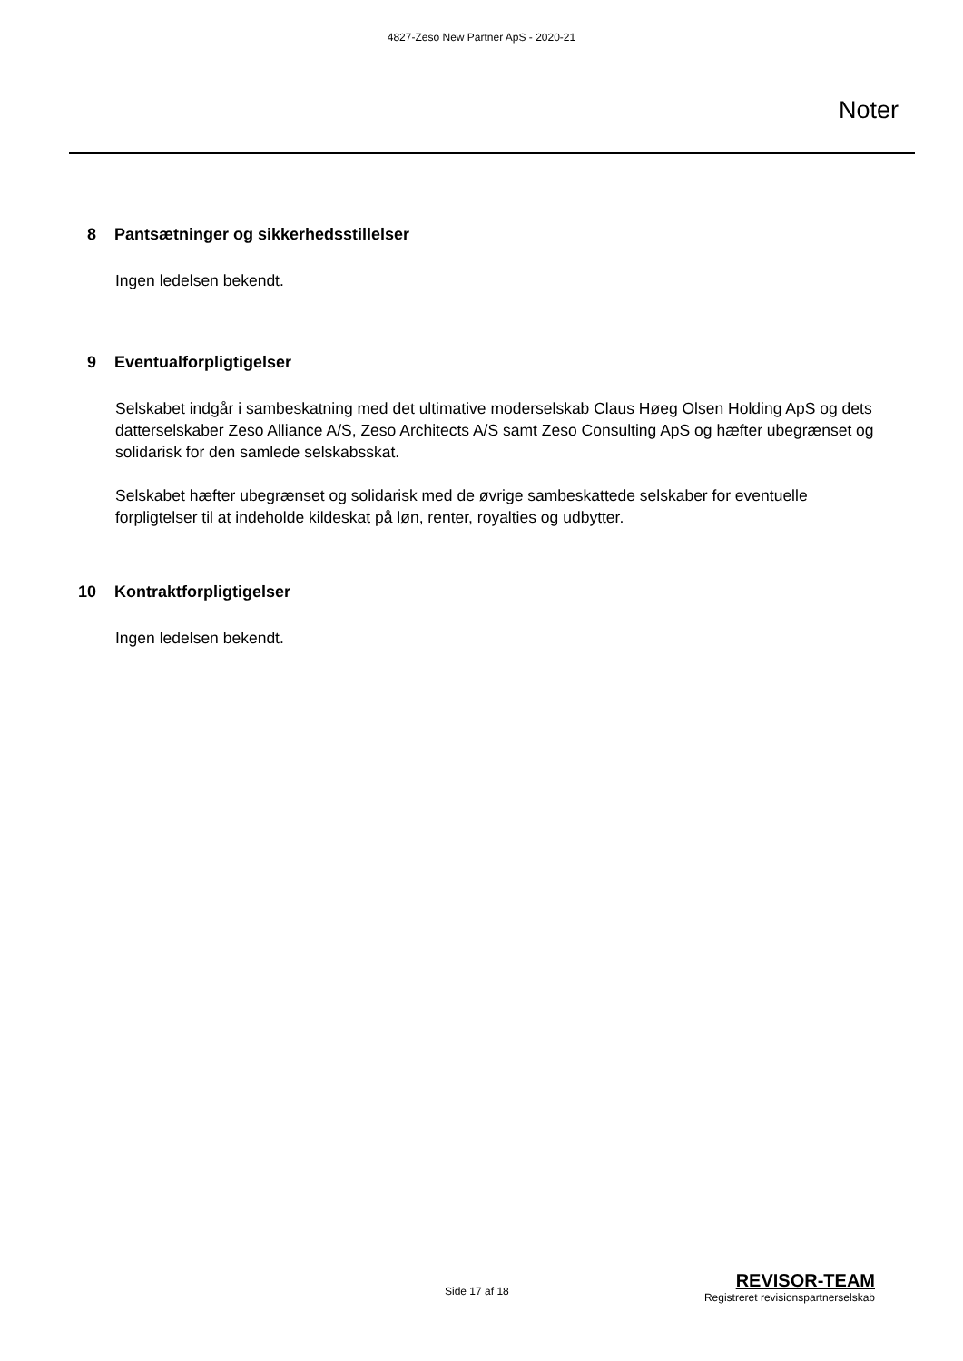4827-Zeso New Partner ApS - 2020-21
Noter
8 Pantsætninger og sikkerhedsstillelser
Ingen ledelsen bekendt.
9 Eventualforpligtigelser
Selskabet indgår i sambeskatning med det ultimative moderselskab Claus Høeg Olsen Holding ApS og dets datterselskaber Zeso Alliance A/S, Zeso Architects A/S samt Zeso Consulting ApS og hæfter ubegrænset og solidarisk for den samlede selskabsskat.
Selskabet hæfter ubegrænset og solidarisk med de øvrige sambeskattede selskaber for eventuelle forpligtelser til at indeholde kildeskat på løn, renter, royalties og udbytter.
10 Kontraktforpligtigelser
Ingen ledelsen bekendt.
Side 17 af 18
REVISOR-TEAM
Registreret revisionspartnerselskab